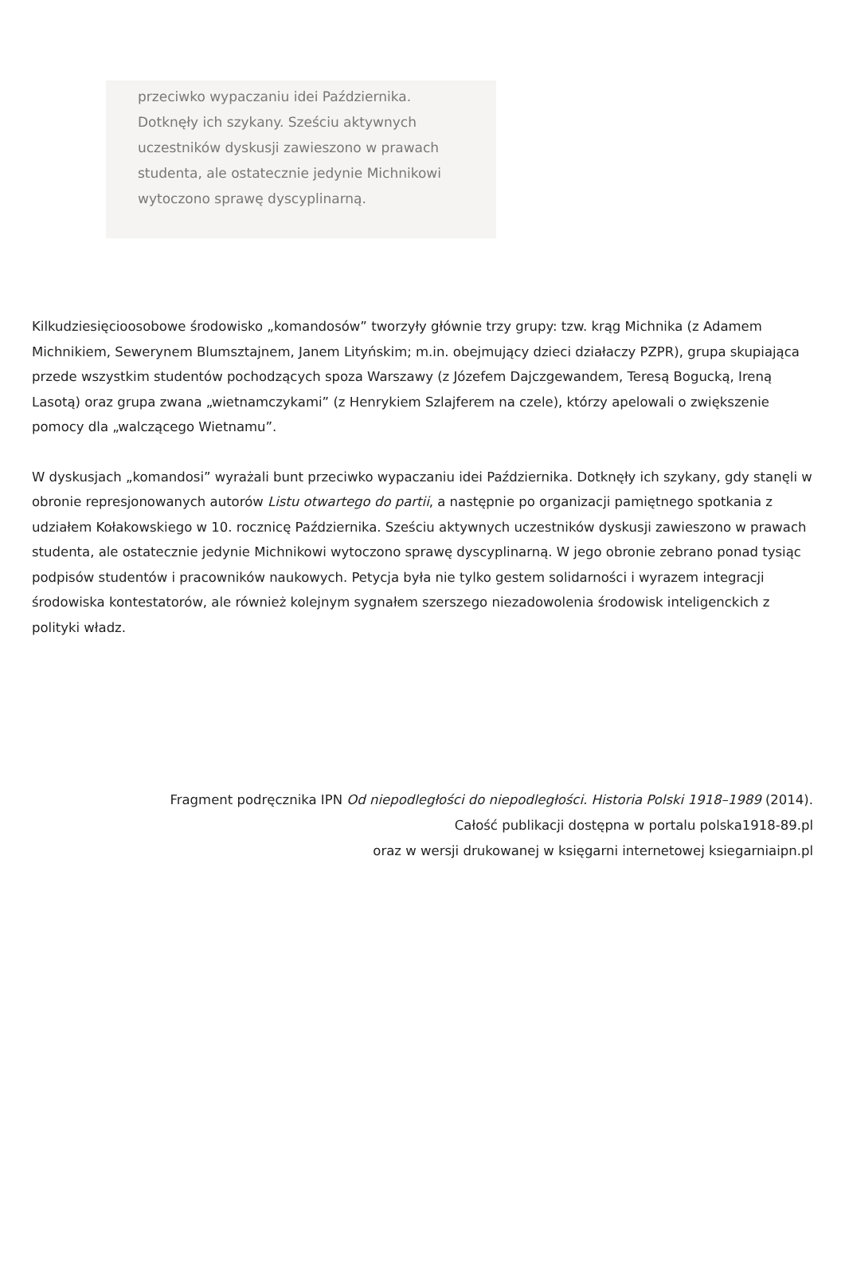przeciwko wypaczaniu idei Października. Dotknęły ich szykany. Sześciu aktywnych uczestników dyskusji zawieszono w prawach studenta, ale ostatecznie jedynie Michnikowi wytoczono sprawę dyscyplinarną.
Kilkudziesięcioosobowe środowisko „komandosów” tworzyły głównie trzy grupy: tzw. krąg Michnika (z Adamem Michnikiem, Sewerynem Blumsztajnem, Janem Lityńskim; m.in. obejmujący dzieci działaczy PZPR), grupa skupiająca przede wszystkim studentów pochodzących spoza Warszawy (z Józefem Dajczgewandem, Teresą Bogucką, Ireną Lasotą) oraz grupa zwana „wietnamczykami” (z Henrykiem Szlajferem na czele), którzy apelowali o zwiększenie pomocy dla „walczącego Wietnamu”.
W dyskusjach „komandosi” wyrażali bunt przeciwko wypaczaniu idei Października. Dotknęły ich szykany, gdy stanęli w obronie represjonowanych autorów Listu otwartego do partii, a następnie po organizacji pamiętnego spotkania z udziałem Kołakowskiego w 10. rocznicę Października. Sześciu aktywnych uczestników dyskusji zawieszono w prawach studenta, ale ostatecznie jedynie Michnikowi wytoczono sprawę dyscyplinarną. W jego obronie zebrano ponad tysiąc podpisów studentów i pracowników naukowych. Petycja była nie tylko gestem solidarności i wyrazem integracji środowiska kontestatorów, ale również kolejnym sygnałem szerszego niezadowolenia środowisk inteligenckich z polityki władz.
Fragment podręcznika IPN Od niepodległości do niepodległości. Historia Polski 1918–1989 (2014).
Całość publikacji dostępna w portalu polska1918-89.pl
oraz w wersji drukowanej w księgarni internetowej ksiegarniaipn.pl